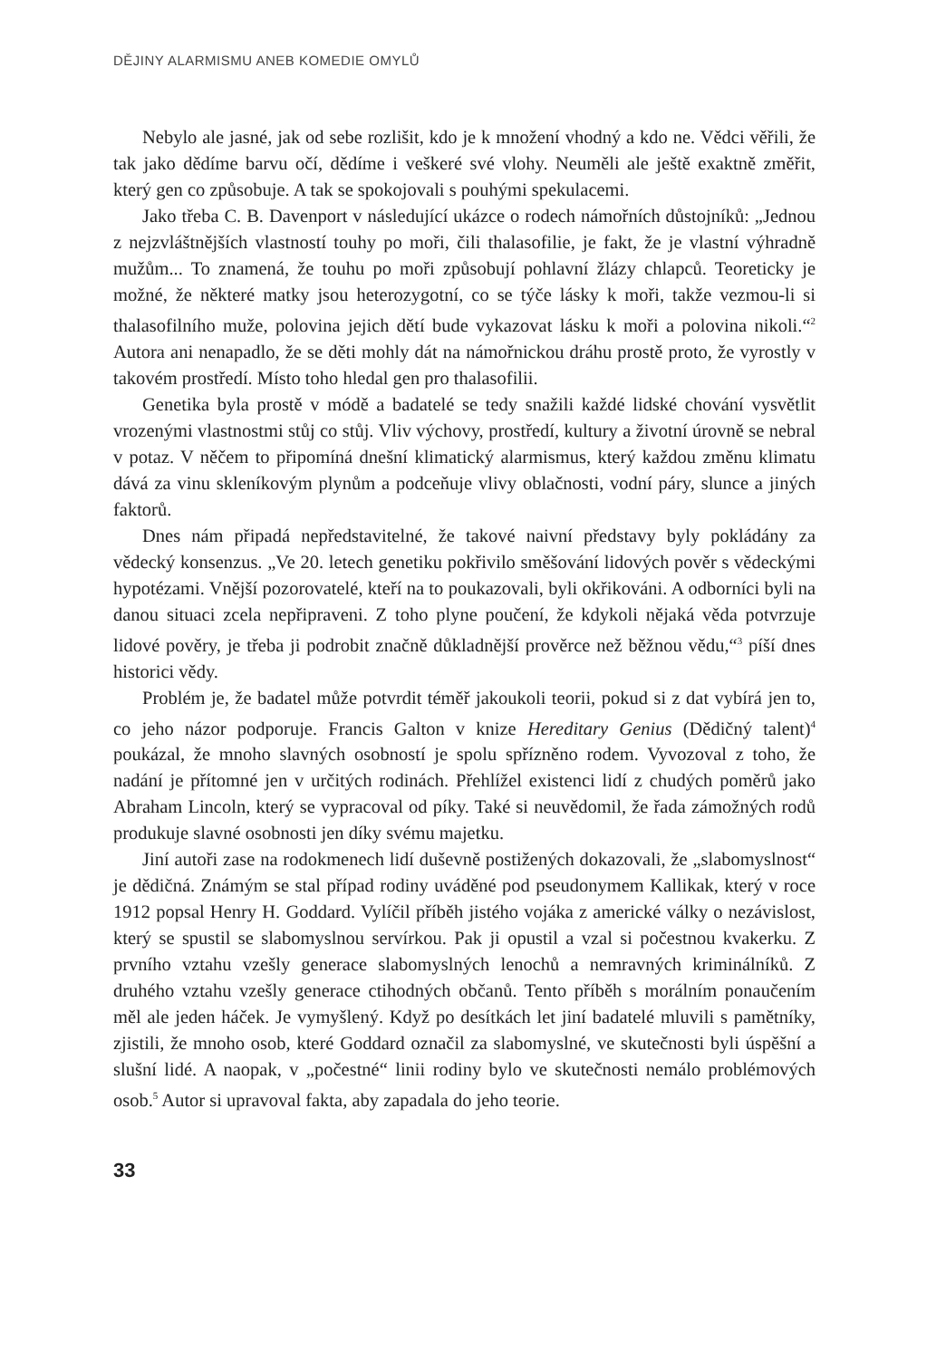DĚJINY ALARMISMU ANEB KOMEDIE OMYLŮ
Nebylo ale jasné, jak od sebe rozlišit, kdo je k množení vhodný a kdo ne. Vědci věřili, že tak jako dědíme barvu očí, dědíme i veškeré své vlohy. Neuměli ale ještě exaktně změřit, který gen co způsobuje. A tak se spokojovali s pouhými spekulacemi.
Jako třeba C. B. Davenport v následující ukázce o rodech námořních důstojníků: „Jednou z nejzvláštnějších vlastností touhy po moři, čili thalasofilie, je fakt, že je vlastní výhradně mužům... To znamená, že touhu po moři způsobují pohlavní žlázy chlapců. Teoreticky je možné, že některé matky jsou heterozygotní, co se týče lásky k moři, takže vezmou-li si thalasofilního muže, polovina jejich dětí bude vykazovat lásku k moři a polovina nikoli.“<sup>2</sup> Autora ani nenapadlo, že se děti mohly dát na námořnickou dráhu prostě proto, že vyrostly v takovém prostředí. Místo toho hledal gen pro thalasofilii.
Genetika byla prostě v módě a badatelé se tedy snažili každé lidské chování vysvětlit vrozenými vlastnostmi stůj co stůj. Vliv výchovy, prostředí, kultury a životní úrovně se nebral v potaz. V něčem to připomíná dnešní klimatický alarmismus, který každou změnu klimatu dává za vinu skleníkovým plynům a podceňuje vlivy oblačnosti, vodní páry, slunce a jiných faktorů.
Dnes nám připadá nepředstavitelné, že takové naivní představy byly pokládány za vědecký konsenzus. „Ve 20. letech genetiku pokřivilo směšování lidových pověr s vědeckými hypotézami. Vnější pozorovatelé, kteří na to poukazovali, byli okřikováni. A odborníci byli na danou situaci zcela nepřipraveni. Z toho plyne poučení, že kdykoli nějaká věda potvrzuje lidové pověry, je třeba ji podrobit značně důkladnější prověrce než běžnou vědu,“<sup>3</sup> píší dnes historici vědy.
Problém je, že badatel může potvrdit téměř jakoukoli teorii, pokud si z dat vybírá jen to, co jeho názor podporuje. Francis Galton v knize Hereditary Genius (Dědičný talent)<sup>4</sup> poukázal, že mnoho slavných osobností je spolu spřízněno rodem. Vyvozoval z toho, že nadání je přítomné jen v určitých rodinách. Přehlížel existenci lidí z chudých poměrů jako Abraham Lincoln, který se vypracoval od píky. Také si neuvědomil, že řada zámožných rodů produkuje slavné osobnosti jen díky svému majetku.
Jiní autoři zase na rodokmenech lidí duševně postižených dokazovali, že „slabomyslnost“ je dědičná. Známým se stal případ rodiny uváděné pod pseudonymem Kallikak, který v roce 1912 popsal Henry H. Goddard. Vylíčil příběh jistého vojáka z americké války o nezávislost, který se spustil se slabomyslnou servírkou. Pak ji opustil a vzal si počestnou kvakerku. Z prvního vztahu vzešly generace slabomyslných lenochů a nemravných kriminálníků. Z druhého vztahu vzešly generace ctihodných občanů. Tento příběh s morálním ponaučením měl ale jeden háček. Je vymyšlený. Když po desítkách let jiní badatelé mluvili s pamětníky, zjistili, že mnoho osob, které Goddard označil za slabomyslné, ve skutečnosti byli úspěšní a slušní lidé. A naopak, v „počestné“ linii rodiny bylo ve skutečnosti nemálo problémových osob.<sup>5</sup> Autor si upravoval fakta, aby zapadala do jeho teorie.
33